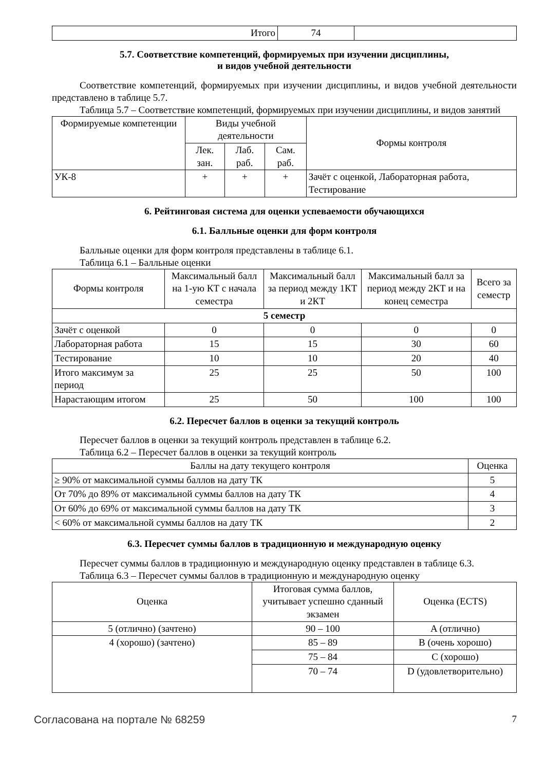| Итого | 74 | |
5.7. Соответствие компетенций, формируемых при изучении дисциплины,
и видов учебной деятельности
Соответствие компетенций, формируемых при изучении дисциплины, и видов учебной деятельности представлено в таблице 5.7.
Таблица 5.7 – Соответствие компетенций, формируемых при изучении дисциплины, и видов занятий
| Формируемые компетенции | Виды учебной деятельности | | | Формы контроля |
| --- | --- | --- | --- | --- |
| | Лек. зан. | Лаб. раб. | Сам. раб. | |
| УК-8 | + | + | + | Зачёт с оценкой, Лабораторная работа, Тестирование |
6. Рейтинговая система для оценки успеваемости обучающихся
6.1. Балльные оценки для форм контроля
Балльные оценки для форм контроля представлены в таблице 6.1.
Таблица 6.1 – Балльные оценки
| Формы контроля | Максимальный балл на 1-ую КТ с начала семестра | Максимальный балл за период между 1КТ и 2КТ | Максимальный балл за период между 2КТ и на конец семестра | Всего за семестр |
| --- | --- | --- | --- | --- |
| 5 семестр | | | | |
| Зачёт с оценкой | 0 | 0 | 0 | 0 |
| Лабораторная работа | 15 | 15 | 30 | 60 |
| Тестирование | 10 | 10 | 20 | 40 |
| Итого максимум за период | 25 | 25 | 50 | 100 |
| Нарастающим итогом | 25 | 50 | 100 | 100 |
6.2. Пересчет баллов в оценки за текущий контроль
Пересчет баллов в оценки за текущий контроль представлен в таблице 6.2.
Таблица 6.2 – Пересчет баллов в оценки за текущий контроль
| Баллы на дату текущего контроля | Оценка |
| --- | --- |
| ≥ 90% от максимальной суммы баллов на дату ТК | 5 |
| От 70% до 89% от максимальной суммы баллов на дату ТК | 4 |
| От 60% до 69% от максимальной суммы баллов на дату ТК | 3 |
| < 60% от максимальной суммы баллов на дату ТК | 2 |
6.3. Пересчет суммы баллов в традиционную и международную оценку
Пересчет суммы баллов в традиционную и международную оценку представлен в таблице 6.3.
Таблица 6.3 – Пересчет суммы баллов в традиционную и международную оценку
| Оценка | Итоговая сумма баллов, учитывает успешно сданный экзамен | Оценка (ECTS) |
| --- | --- | --- |
| 5 (отлично) (зачтено) | 90 – 100 | A (отлично) |
| 4 (хорошо) (зачтено) | 85 – 89 | B (очень хорошо) |
| | 75 – 84 | C (хорошо) |
| | 70 – 74 | D (удовлетворительно) |
Согласована на портале № 68259 7